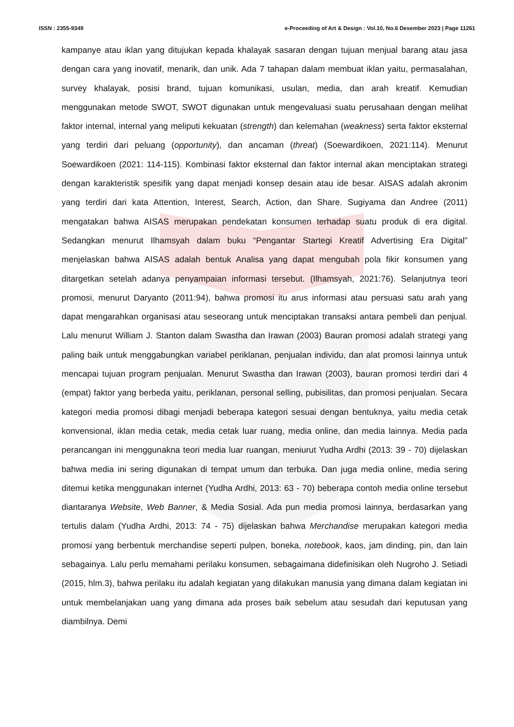ISSN : 2355-9349 e-Proceeding of Art & Design : Vol.10, No.6 Desember 2023 | Page 11261
kampanye atau iklan yang ditujukan kepada khalayak sasaran dengan tujuan menjual barang atau jasa dengan cara yang inovatif, menarik, dan unik. Ada 7 tahapan dalam membuat iklan yaitu, permasalahan, survey khalayak, posisi brand, tujuan komunikasi, usulan, media, dan arah kreatif. Kemudian menggunakan metode SWOT, SWOT digunakan untuk mengevaluasi suatu perusahaan dengan melihat faktor internal, internal yang meliputi kekuatan (strength) dan kelemahan (weakness) serta faktor eksternal yang terdiri dari peluang (opportunity), dan ancaman (threat) (Soewardikoen, 2021:114). Menurut Soewardikoen (2021: 114-115). Kombinasi faktor eksternal dan faktor internal akan menciptakan strategi dengan karakteristik spesifik yang dapat menjadi konsep desain atau ide besar. AISAS adalah akronim yang terdiri dari kata Attention, Interest, Search, Action, dan Share. Sugiyama dan Andree (2011) mengatakan bahwa AISAS merupakan pendekatan konsumen terhadap suatu produk di era digital. Sedangkan menurut Ilhamsyah dalam buku “Pengantar Startegi Kreatif Advertising Era Digital” menjelaskan bahwa AISAS adalah bentuk Analisa yang dapat mengubah pola fikir konsumen yang ditargetkan setelah adanya penyampaian informasi tersebut. (Ilhamsyah, 2021:76). Selanjutnya teori promosi, menurut Daryanto (2011:94), bahwa promosi itu arus informasi atau persuasi satu arah yang dapat mengarahkan organisasi atau seseorang untuk menciptakan transaksi antara pembeli dan penjual. Lalu menurut William J. Stanton dalam Swastha dan Irawan (2003) Bauran promosi adalah strategi yang paling baik untuk menggabungkan variabel periklanan, penjualan individu, dan alat promosi lainnya untuk mencapai tujuan program penjualan. Menurut Swastha dan Irawan (2003), bauran promosi terdiri dari 4 (empat) faktor yang berbeda yaitu, periklanan, personal selling, pubisilitas, dan promosi penjualan. Secara kategori media promosi dibagi menjadi beberapa kategori sesuai dengan bentuknya, yaitu media cetak konvensional, iklan media cetak, media cetak luar ruang, media online, dan media lainnya. Media pada perancangan ini menggunakna teori media luar ruangan, meniurut Yudha Ardhi (2013: 39 - 70) dijelaskan bahwa media ini sering digunakan di tempat umum dan terbuka. Dan juga media online, media sering ditemui ketika menggunakan internet (Yudha Ardhi, 2013: 63 - 70) beberapa contoh media online tersebut diantaranya Website, Web Banner, & Media Sosial. Ada pun media promosi lainnya, berdasarkan yang tertulis dalam (Yudha Ardhi, 2013: 74 - 75) dijelaskan bahwa Merchandise merupakan kategori media promosi yang berbentuk merchandise seperti pulpen, boneka, notebook, kaos, jam dinding, pin, dan lain sebagainya. Lalu perlu memahami perilaku konsumen, sebagaimana didefinisikan oleh Nugroho J. Setiadi (2015, hlm.3), bahwa perilaku itu adalah kegiatan yang dilakukan manusia yang dimana dalam kegiatan ini untuk membelanjakan uang yang dimana ada proses baik sebelum atau sesudah dari keputusan yang diambilnya. Demi